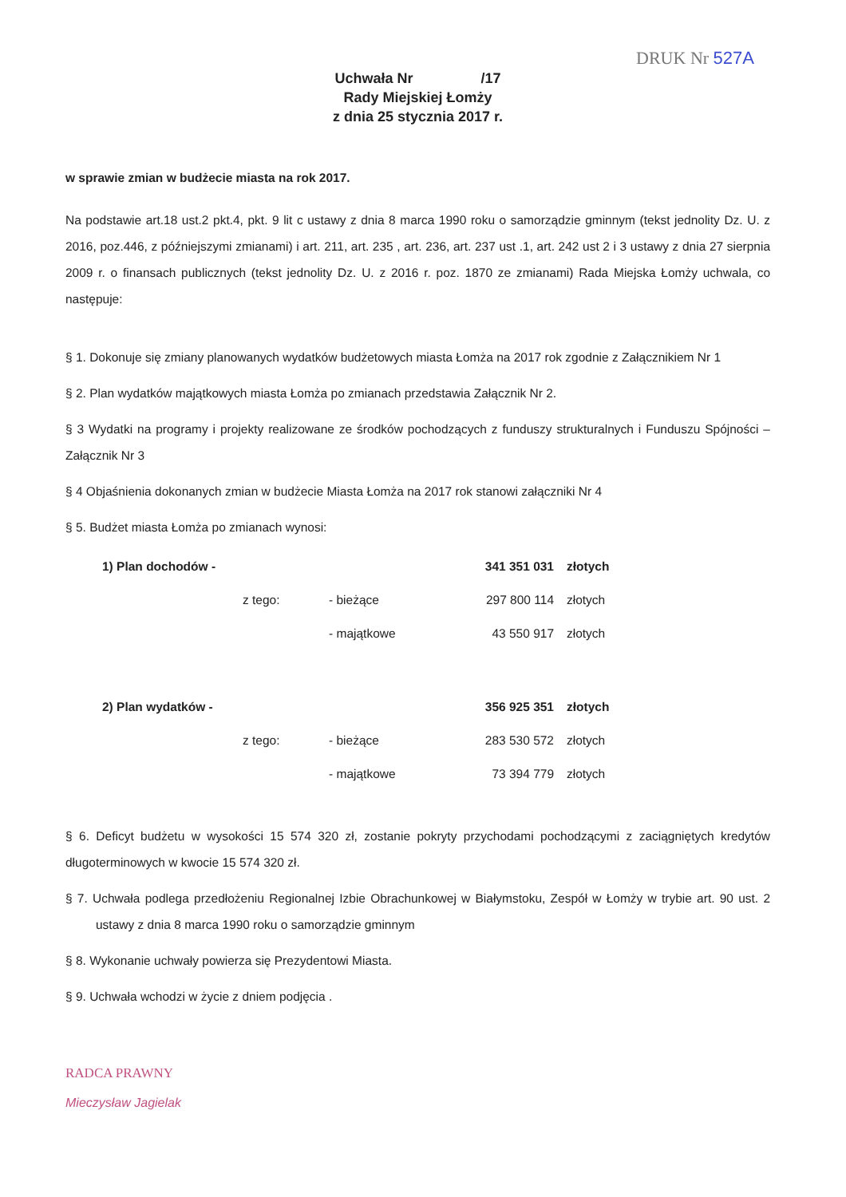DRUK Nr 527A
Uchwała Nr /17
Rady Miejskiej Łomży
z dnia 25 stycznia 2017 r.
w sprawie zmian w budżecie miasta na rok 2017.
Na podstawie art.18 ust.2 pkt.4, pkt. 9 lit c ustawy z dnia 8 marca 1990 roku o samorządzie gminnym (tekst jednolity Dz. U. z 2016, poz.446, z późniejszymi zmianami) i art. 211, art. 235 , art. 236, art. 237 ust .1, art. 242 ust 2 i 3 ustawy z dnia 27 sierpnia 2009 r. o finansach publicznych (tekst jednolity Dz. U. z 2016 r. poz. 1870 ze zmianami) Rada Miejska Łomży uchwala, co następuje:
§ 1. Dokonuje się zmiany planowanych wydatków budżetowych miasta Łomża na 2017 rok zgodnie z Załącznikiem Nr 1
§ 2. Plan wydatków majątkowych miasta Łomża po zmianach przedstawia Załącznik Nr 2.
§ 3 Wydatki na programy i projekty realizowane ze środków pochodzących z funduszy strukturalnych i Funduszu Spójności – Załącznik Nr 3
§ 4 Objaśnienia dokonanych zmian w budżecie Miasta Łomża na 2017 rok stanowi załączniki Nr 4
§ 5. Budżet miasta Łomża po zmianach wynosi:
| 1) Plan dochodów - | | | 341 351 031 | złotych |
| | z tego: | - bieżące | 297 800 114 | złotych |
| | | - majątkowe | 43 550 917 | złotych |
| 2) Plan wydatków - | | | 356 925 351 | złotych |
| | z tego: | - bieżące | 283 530 572 | złotych |
| | | - majątkowe | 73 394 779 | złotych |
§ 6. Deficyt budżetu w wysokości 15 574 320 zł, zostanie pokryty przychodami pochodzącymi z zaciągniętych kredytów długoterminowych w kwocie 15 574 320 zł.
§ 7. Uchwała podlega przedłożeniu Regionalnej Izbie Obrachunkowej w Białymstoku, Zespół w Łomży w trybie art. 90 ust. 2 ustawy z dnia 8 marca 1990 roku o samorządzie gminnym
§ 8. Wykonanie uchwały powierza się Prezydentowi Miasta.
§ 9. Uchwała wchodzi w życie z dniem podjęcia .
RADCA PRAWNY
Mieczysław Jagielak